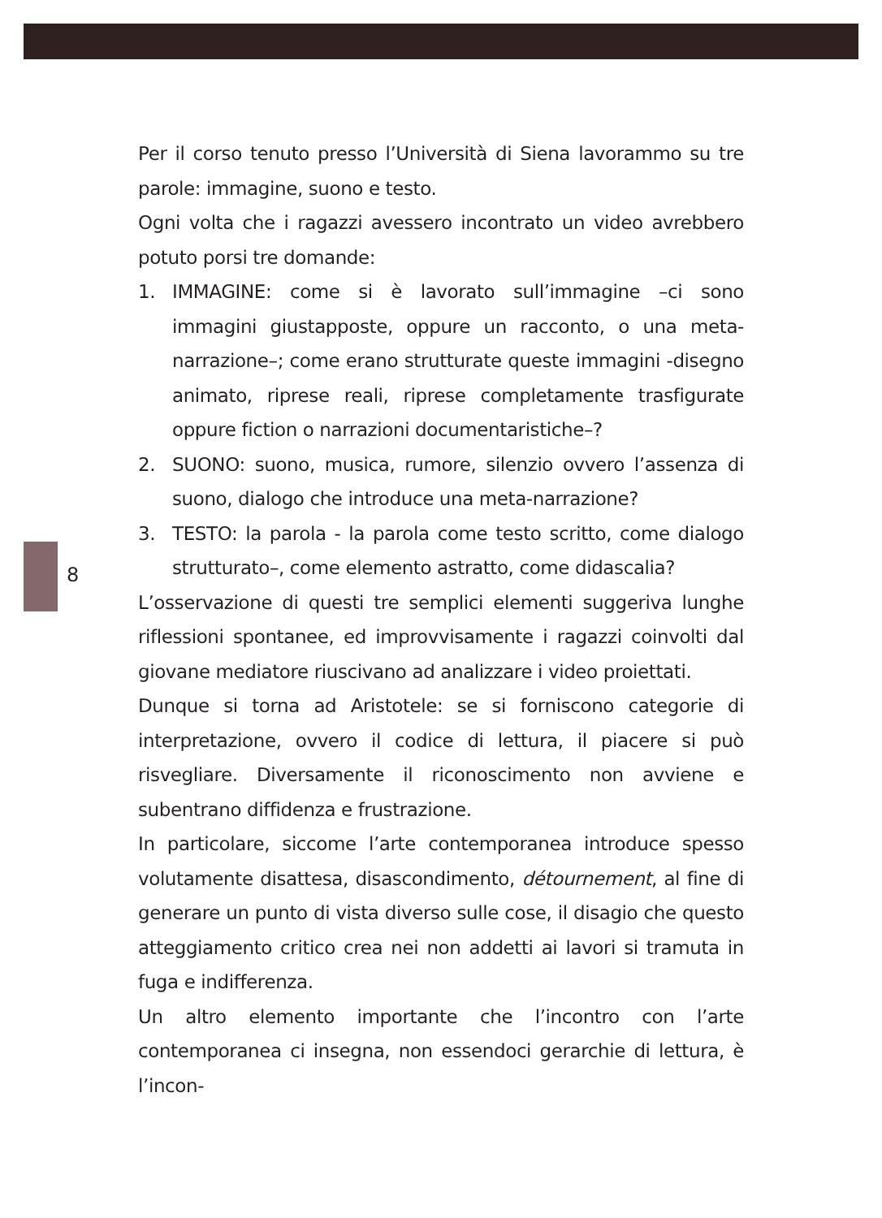8
Per il corso tenuto presso l’Università di Siena lavorammo su tre parole: immagine, suono e testo.
Ogni volta che i ragazzi avessero incontrato un video avrebbero potuto porsi tre domande:
1. IMMAGINE: come si è lavorato sull’immagine –ci sono immagini giustapposte, oppure un racconto, o una meta-narrazione–; come erano strutturate queste immagini -disegno animato, riprese reali, riprese completamente trasfigurate oppure fiction o narrazioni documentaristiche–?
2. SUONO: suono, musica, rumore, silenzio ovvero l’assenza di suono, dialogo che introduce una meta-narrazione?
3. TESTO: la parola - la parola come testo scritto, come dialogo strutturato–, come elemento astratto, come didascalia?
L’osservazione di questi tre semplici elementi suggeriva lunghe riflessioni spontanee, ed improvvisamente i ragazzi coinvolti dal giovane mediatore riuscivano ad analizzare i video proiettati.
Dunque si torna ad Aristotele: se si forniscono categorie di interpretazione, ovvero il codice di lettura, il piacere si può risvegliare. Diversamente il riconoscimento non avviene e subentrano diffidenza e frustrazione.
In particolare, siccome l’arte contemporanea introduce spesso volutamente disattesa, disascondimento, détournement, al fine di generare un punto di vista diverso sulle cose, il disagio che questo atteggiamento critico crea nei non addetti ai lavori si tramuta in fuga e indifferenza.
Un altro elemento importante che l’incontro con l’arte contemporanea ci insegna, non essendoci gerarchie di lettura, è l’incon-